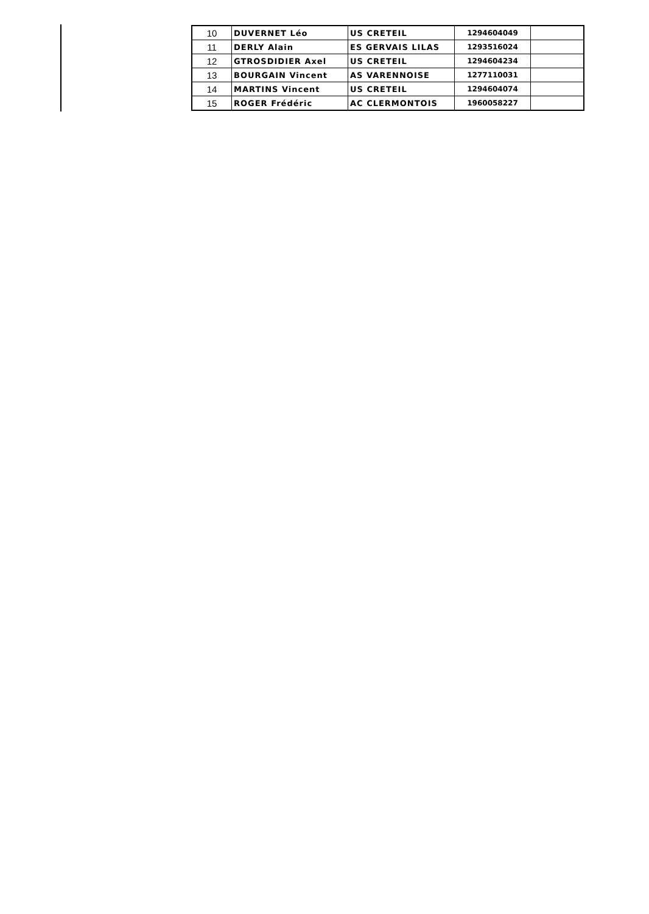| 10 | DUVERNET Léo | US CRETEIL | 1294604049 | |
| 11 | DERLY Alain | ES GERVAIS LILAS | 1293516024 | |
| 12 | GTROSDIDIER Axel | US CRETEIL | 1294604234 | |
| 13 | BOURGAIN Vincent | AS VARENNOISE | 1277110031 | |
| 14 | MARTINS Vincent | US CRETEIL | 1294604074 | |
| 15 | ROGER Frédéric | AC CLERMONTOIS | 1960058227 | |